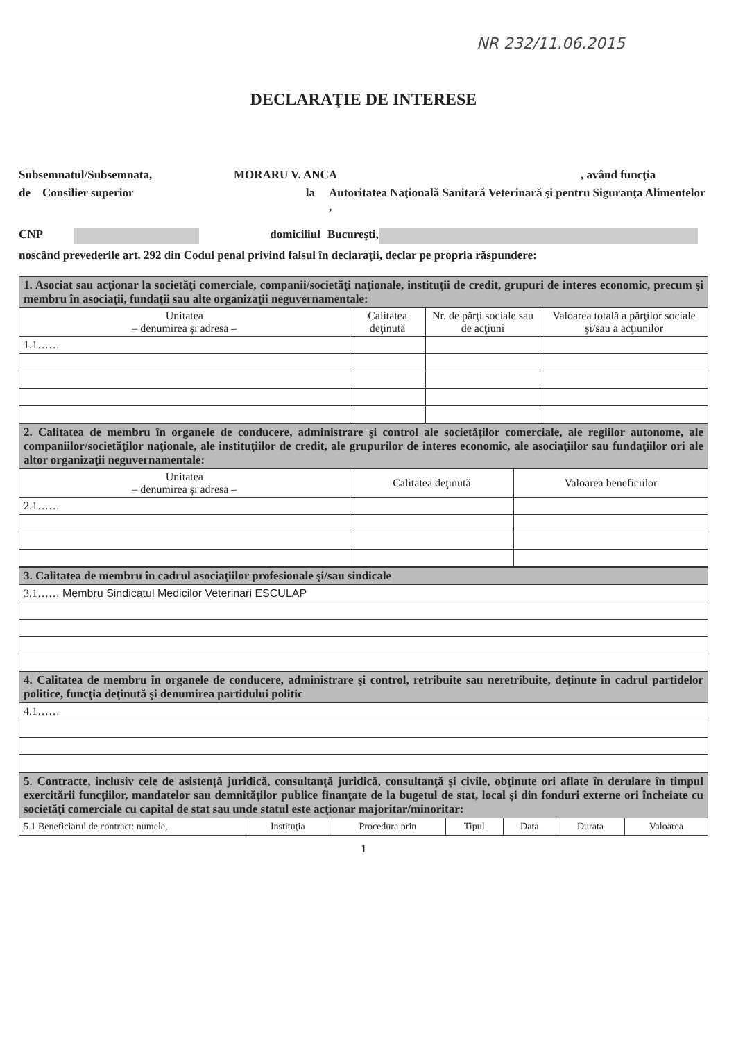NR 232/11.06.2015
DECLARAŢIE DE INTERESE
Subsemnatul/Subsemnata, MORARU V. ANCA, având funcţia
de Consilier superior la Autoritatea Naţională Sanitară Veterinară şi pentru Siguranţa Alimentelor ,
CNP domiciliul Bucureşti,
noscând prevederile art. 292 din Codul penal privind falsul în declaraţii, declar pe propria răspundere:
| 1. Asociat sau acţionar la societăţi comerciale, companii/societăţi naţionale, instituţii de credit, grupuri de interes economic, precum şi membru în asociaţii, fundaţii sau alte organizaţii neguvernamentale: | | | |
| Unitatea – denumirea şi adresa – | Calitatea deţinută | Nr. de părţi sociale sau de acţiuni | Valoarea totală a părţilor sociale şi/sau a acţiunilor |
| 1.1…… | | | |
| 2. Calitatea de membru în organele de conducere, administrare şi control ale societăţilor comerciale, ale regiilor autonome, ale companiilor/societăţilor naţionale, ale instituţiilor de credit, ale grupurilor de interes economic, ale asociaţiilor sau fundaţiilor ori ale altor organizaţii neguvernamentale: | | |
| Unitatea – denumirea şi adresa – | Calitatea deţinută | Valoarea beneficiilor |
| 2.1…… | | |
| 3. Calitatea de membru în cadrul asociaţiilor profesionale şi/sau sindicale |
| 3.1…… Membru Sindicatul Medicilor Veterinari ESCULAP |
| 4. Calitatea de membru în organele de conducere, administrare şi control, retribuite sau neretribuite, deţinute în cadrul partidelor politice, funcţia deţinută şi denumirea partidului politic |
| 4.1…… |
| 5. Contracte, inclusiv cele de asistenţă juridică, consultanţă juridică, consultanţă şi civile, obţinute ori aflate în derulare în timpul exercitării funcţiilor, mandatelor sau demnităţilor publice finanţate de la bugetul de stat, local şi din fonduri externe ori încheiate cu societăţi comerciale cu capital de stat sau unde statul este acţionar majoritar/minoritar: | | | | | | |
| 5.1 Beneficiarul de contract: numele, | Instituţia | Procedura prin | Tipul | Data | Durata | Valoarea |
1